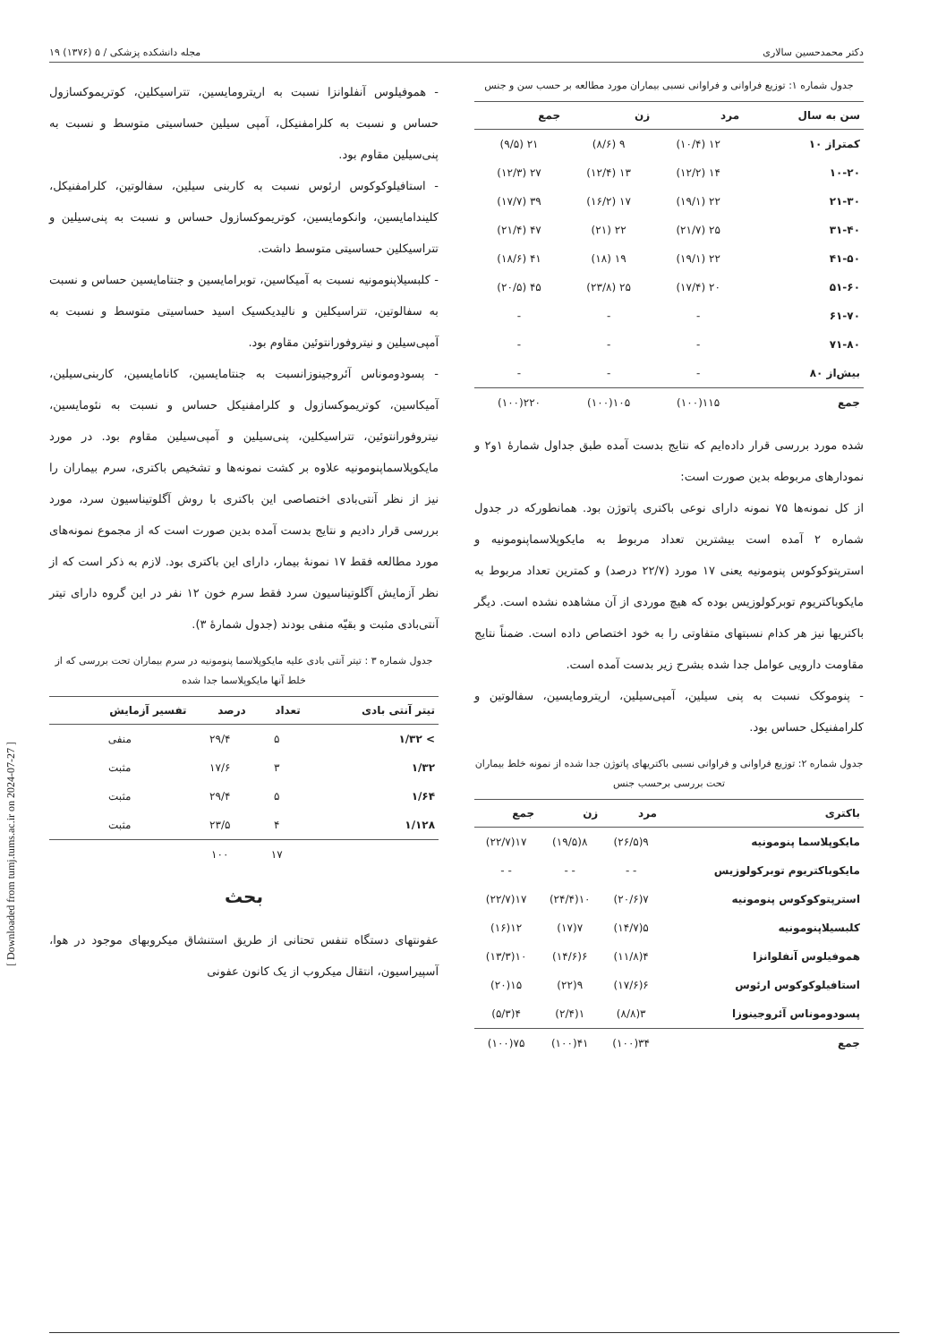دکتر محمدحسین سالاری مجله دانشکده پزشکی / ۵ (۱۳۷۶) ۱۹
جدول شماره ۱: توزیع فراوانی و فراوانی نسبی بیماران مورد مطالعه بر حسب سن و جنس
| سن به سال | مرد | زن | جمع |
| --- | --- | --- | --- |
| کمتراز ۱۰ | ۱۲ (۱۰/۴) | ۹ (۸/۶) | ۲۱ (۹/۵) |
| ۱۰-۲۰ | ۱۴ (۱۲/۲) | ۱۳ (۱۲/۴) | ۲۷ (۱۲/۳) |
| ۲۱-۳۰ | ۲۲ (۱۹/۱) | ۱۷ (۱۶/۲) | ۳۹ (۱۷/۷) |
| ۳۱-۴۰ | ۲۵ (۲۱/۷) | ۲۲ (۲۱) | ۴۷ (۲۱/۴) |
| ۴۱-۵۰ | ۲۲ (۱۹/۱) | ۱۹ (۱۸) | ۴۱ (۱۸/۶) |
| ۵۱-۶۰ | ۲۰ (۱۷/۴) | ۲۵ (۲۳/۸) | ۴۵ (۲۰/۵) |
| ۶۱-۷۰ | - | - | - |
| ۷۱-۸۰ | - | - | - |
| بیش‌از ۸۰ | - | - | - |
| جمع | ۱۱۵(۱۰۰) | ۱۰۵(۱۰۰) | ۲۲۰(۱۰۰) |
شده مورد بررسی قرار داده‌ایم که نتایج بدست آمده طبق جداول شمارهٔ ۱و۲ و نمودارهای مربوطه بدین صورت است:
از کل نمونه‌ها ۷۵ نمونه دارای نوعی باکتری پاتوژن بود. همانطورکه در جدول شماره ۲ آمده است بیشترین تعداد مربوط به مایکوپلاسماپنومونیه و استرپتوکوکوس پنومونیه یعنی ۱۷ مورد (۲۲/۷ درصد) و کمترین تعداد مربوط به مایکوباکتریوم توبرکولوزیس بوده که هیچ موردی از آن مشاهده نشده است. دیگر باکتریها نیز هر کدام نسبتهای متفاوتی را به خود اختصاص داده است. ضمناً نتایج مقاومت دارویی عوامل جدا شده بشرح زیر بدست آمده است.
- پنوموکک نسبت به پنی سیلین، آمپی‌سیلین، اریترومایسین، سفالوتین و کلرامفنیکل حساس بود.
جدول شماره ۲: توزیع فراوانی و فراوانی نسبی باکتریهای پاتوژن جدا شده از نمونه خلط بیماران تحت بررسی برحسب جنس
| باکتری | مرد | زن | جمع |
| --- | --- | --- | --- |
| مایکوپلاسما پنومونیه | ۹(۲۶/۵) | ۸(۱۹/۵) | ۱۷(۲۲/۷) |
| مایکوباکتریوم توبرکولوزیس | - - | - - | - - |
| استرپتوکوکوس پنومونیه | ۷(۲۰/۶) | ۱۰(۲۴/۴) | ۱۷(۲۲/۷) |
| کلبسیلاپنومونیه | ۵(۱۴/۷) | ۷(۱۷) | ۱۲(۱۶) |
| هموفیلوس آنفلوانزا | ۴(۱۱/۸) | ۶(۱۴/۶) | ۱۰(۱۳/۳) |
| استافیلوکوکوس ارئوس | ۶(۱۷/۶) | ۹(۲۲) | ۱۵(۲۰) |
| پسودوموناس آئروجینوزا | ۳(۸/۸) | ۱(۲/۴) | ۴(۵/۳) |
| جمع | ۳۴(۱۰۰) | ۴۱(۱۰۰) | ۷۵(۱۰۰) |
- هموفیلوس آنفلوانزا نسبت به اریترومایسین، تتراسیکلین، کوتریموکسازول حساس و نسبت به کلرامفنیکل، آمپی سیلین حساسیتی متوسط و نسبت به پنی‌سیلین مقاوم بود.
- استافیلوکوکوس ارئوس نسبت به کاربنی سیلین، سفالوتین، کلرامفنیکل، کلیندامایسین، وانکومایسین، کوتریموکسازول حساس و نسبت به پنی‌سیلین و تتراسیکلین حساسیتی متوسط داشت.
- کلبسیلاپنومونیه نسبت به آمیکاسین، توبرامایسین و جنتامایسین حساس و نسبت به سفالوتین، تتراسیکلین و نالیدیکسیک اسید حساسیتی متوسط و نسبت به آمپی‌سیلین و نیتروفورانتوئین مقاوم بود.
- پسودوموناس آئروجینوزانسبت به جنتامایسین، کانامایسین، کاربنی‌سیلین، آمیکاسین، کوتریموکسازول و کلرامفنیکل حساس و نسبت به نئومایسین، نیتروفورانتوئین، تتراسیکلین، پنی‌سیلین و آمپی‌سیلین مقاوم بود. در مورد مایکوپلاسماپنومونیه علاوه بر کشت نمونه‌ها و تشخیص باکتری، سرم بیماران را نیز از نظر آنتی‌بادی اختصاصی این باکتری با روش آگلوتیناسیون سرد، مورد بررسی قرار دادیم و نتایج بدست آمده بدین صورت است که از مجموع نمونه‌های مورد مطالعه فقط ۱۷ نمونهٔ بیمار، دارای این باکتری بود. لازم به ذکر است که از نظر آزمایش آگلوتیناسیون سرد فقط سرم خون ۱۲ نفر در این گروه دارای تیتر آنتی‌بادی مثبت و بقیّه منفی بودند (جدول شمارهٔ ۳).
جدول شماره ۳ : تیتر آنتی بادی علیه مایکوپلاسما پنومونیه در سرم بیماران تحت بررسی که از خلط آنها مایکوپلاسما جدا شده
| تیتر آنتی بادی | تعداد | درصد | تفسیر آزمایش |
| --- | --- | --- | --- |
| > ۱/۳۲ | ۵ | ۲۹/۴ | منفی |
| ۱/۳۲ | ۳ | ۱۷/۶ | مثبت |
| ۱/۶۴ | ۵ | ۲۹/۴ | مثبت |
| ۱/۱۲۸ | ۴ | ۲۳/۵ | مثبت |
| | ۱۷ | ۱۰۰ | |
بحث
عفونتهای دستگاه تنفس تحتانی از طریق استنشاق میکروبهای موجود در هوا، آسپیراسیون، انتقال میکروب از یک کانون عفونی
[ Downloaded from tumj.tums.ac.ir on 2024-07-27 ]